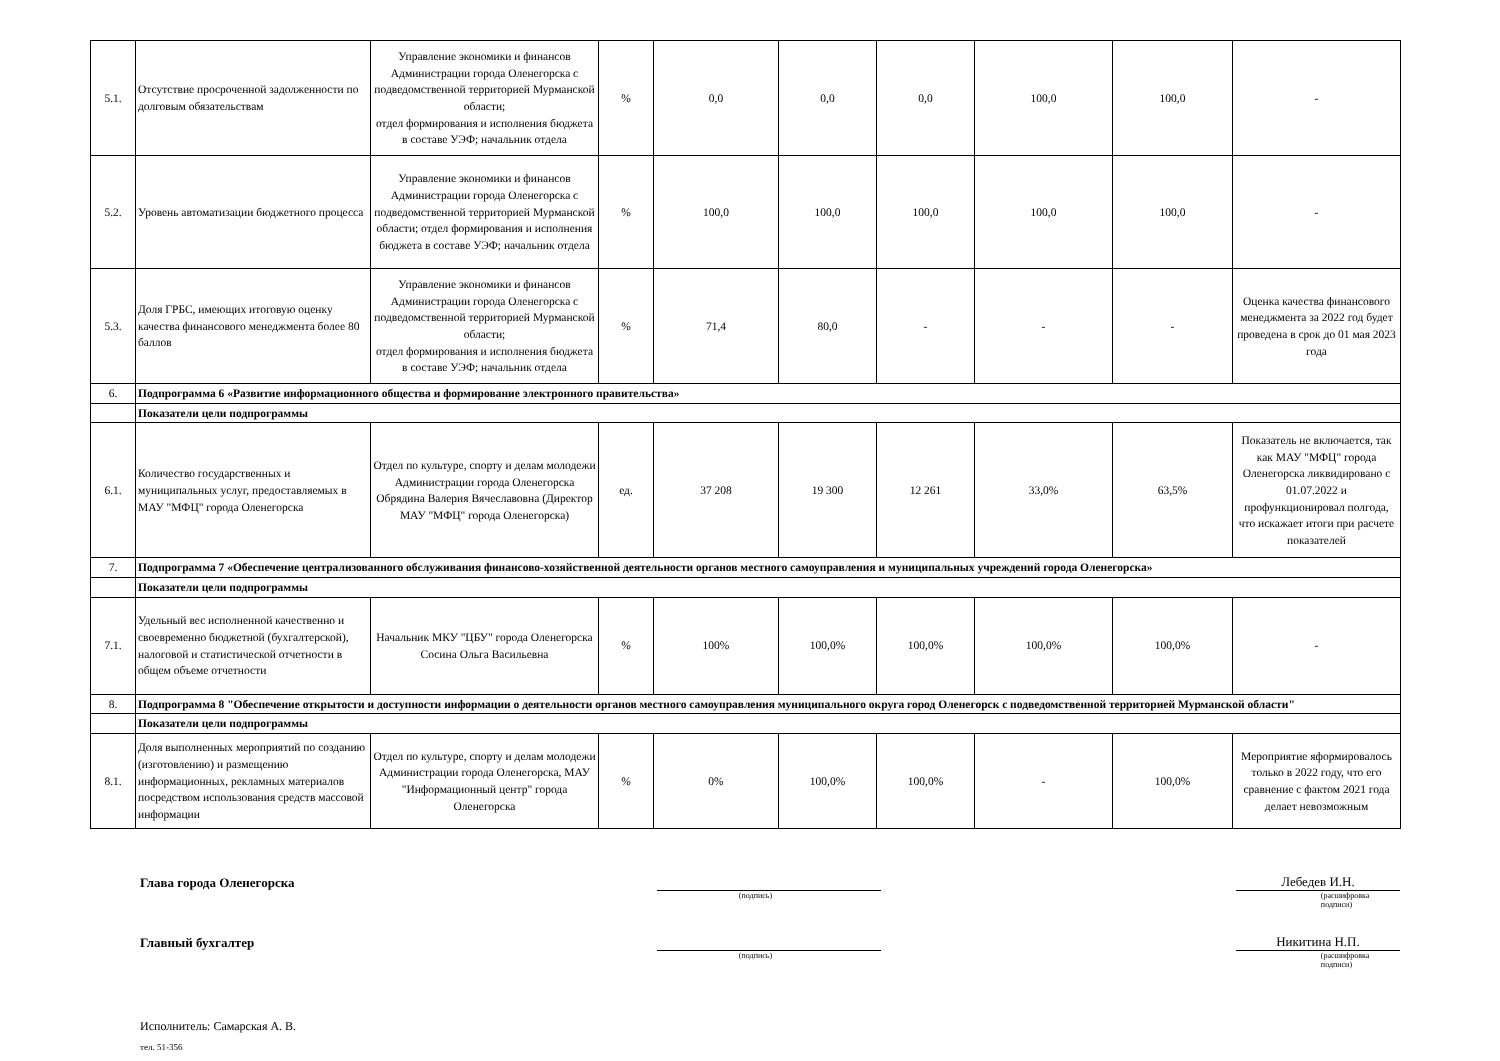| 5.1. | Отсутствие просроченной задолженности по долговым обязательствам | Управление экономики и финансов Администрации города Оленегорска с подведомственной территорией Мурманской области; отдел формирования и исполнения бюджета в составе УЭФ; начальник отдела | % | 0,0 | 0,0 | 0,0 | 100,0 | 100,0 | - |
| 5.2. | Уровень автоматизации бюджетного процесса | Управление экономики и финансов Администрации города Оленегорска с подведомственной территорией Мурманской области; отдел формирования и исполнения бюджета в составе УЭФ; начальник отдела | % | 100,0 | 100,0 | 100,0 | 100,0 | 100,0 | - |
| 5.3. | Доля ГРБС, имеющих итоговую оценку качества финансового менеджмента более 80 баллов | Управление экономики и финансов Администрации города Оленегорска с подведомственной территорией Мурманской области; отдел формирования и исполнения бюджета в составе УЭФ; начальник отдела | % | 71,4 | 80,0 | - | - | - | Оценка качества финансового менеджмента за 2022 год будет проведена в срок до 01 мая 2023 года |
| 6. | Подпрограмма 6 «Развитие информационного общества и формирование электронного правительства» | | | | | | | | |
| | Показатели цели подпрограммы | | | | | | | | |
| 6.1. | Количество государственных и муниципальных услуг, предоставляемых в МАУ "МФЦ" города Оленегорска | Отдел по культуре, спорту и делам молодежи Администрации города Оленегорска Обрядина Валерия Вячеславовна (Директор МАУ "МФЦ" города Оленегорска) | ед. | 37 208 | 19 300 | 12 261 | 33,0% | 63,5% | Показатель не включается, так как МАУ "МФЦ" города Оленегорска ликвидировано с 01.07.2022 и профункционировал полгода, что искажает итоги при расчете показателей |
| 7. | Подпрограмма 7 «Обеспечение централизованного обслуживания финансово-хозяйственной деятельности органов местного самоуправления и муниципальных учреждений города Оленегорска» | | | | | | | | |
| | Показатели цели подпрограммы | | | | | | | | |
| 7.1. | Удельный вес исполненной качественно и своевременно бюджетной (бухгалтерской), налоговой и статистической отчетности в общем объеме отчетности | Начальник МКУ "ЦБУ" города Оленегорска Сосина Ольга Васильевна | % | 100% | 100,0% | 100,0% | 100,0% | 100,0% | - |
| 8. | Подпрограмма 8 "Обеспечение открытости и доступности информации о деятельности органов местного самоуправления муниципального округа город Оленегорск с подведомственной территорией Мурманской области" | | | | | | | | |
| | Показатели цели подпрограммы | | | | | | | | |
| 8.1. | Доля выполненных мероприятий по созданию (изготовлению) и размещению информационных, рекламных материалов посредством использования средств массовой информации | Отдел по культуре, спорту и делам молодежи Администрации города Оленегорска, МАУ "Информационный центр" города Оленегорска | % | 0% | 100,0% | 100,0% | - | 100,0% | Мероприятие яформировалось только в 2022 году, что его сравнение с фактом 2021 года делает невозможным |
Глава города Оленегорска
Лебедев И.Н.
(подпись) (расшифровка подписи)
Главный бухгалтер
Никитина Н.П.
(подпись) (расшифровка подписи)
Исполнитель: Самарская А. В.
тел. 51-356